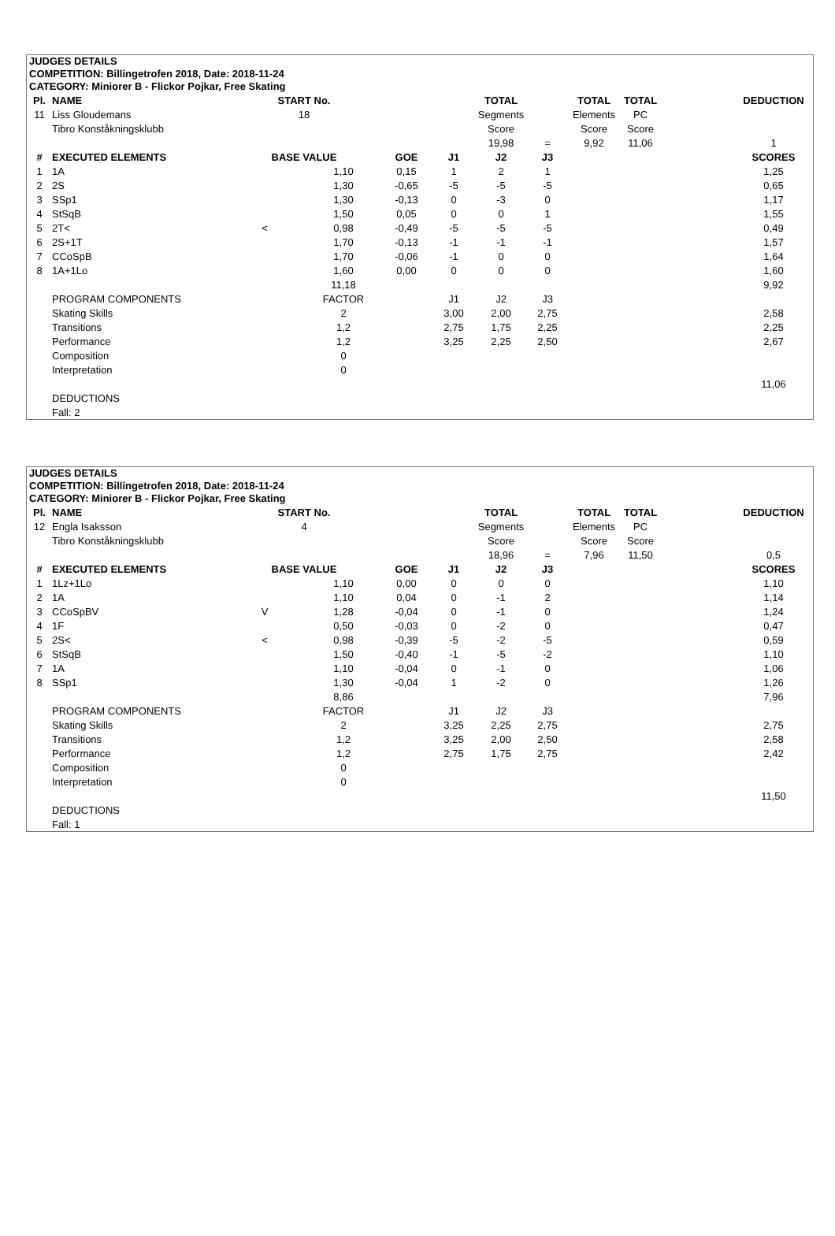JUDGES DETAILS
COMPETITION: Billingetrofen 2018, Date: 2018-11-24
CATEGORY: Miniorer B - Flickor Pojkar, Free Skating
| Pl. | NAME | START No. | | | | TOTAL | | TOTAL | TOTAL | | DEDUCTION |
| --- | --- | --- | --- | --- | --- | --- | --- | --- | --- | --- | --- |
| 11 | Liss Gloudemans | 18 | | | | Segments | | Elements | PC | | |
| | Tibro Konståkningsklubb | | | | | Score | | Score | Score | | |
| | | | | | | 19,98 | = | 9,92 | 11,06 | | 1 |
| # | EXECUTED ELEMENTS | BASE VALUE | | GOE | J1 | J2 | J3 | | | | SCORES |
| 1 | 1A | | 1,10 | 0,15 | 1 | 2 | 1 | | | | 1,25 |
| 2 | 2S | | 1,30 | -0,65 | -5 | -5 | -5 | | | | 0,65 |
| 3 | SSp1 | | 1,30 | -0,13 | 0 | -3 | 0 | | | | 1,17 |
| 4 | StSqB | | 1,50 | 0,05 | 0 | 0 | 1 | | | | 1,55 |
| 5 | 2T< | < | 0,98 | -0,49 | -5 | -5 | -5 | | | | 0,49 |
| 6 | 2S+1T | | 1,70 | -0,13 | -1 | -1 | -1 | | | | 1,57 |
| 7 | CCoSpB | | 1,70 | -0,06 | -1 | 0 | 0 | | | | 1,64 |
| 8 | 1A+1Lo | | 1,60 | 0,00 | 0 | 0 | 0 | | | | 1,60 |
| | | | 11,18 | | | | | | | | 9,92 |
| | PROGRAM COMPONENTS | | FACTOR | | J1 | J2 | J3 | | | | |
| | Skating Skills | | 2 | | 3,00 | 2,00 | 2,75 | | | | 2,58 |
| | Transitions | | 1,2 | | 2,75 | 1,75 | 2,25 | | | | 2,25 |
| | Performance | | 1,2 | | 3,25 | 2,25 | 2,50 | | | | 2,67 |
| | Composition | | 0 | | | | | | | | |
| | Interpretation | | 0 | | | | | | | | |
| | | | | | | | | | | | 11,06 |
| | DEDUCTIONS | | | | | | | | | | |
| | Fall: 2 | | | | | | | | | | |
JUDGES DETAILS
COMPETITION: Billingetrofen 2018, Date: 2018-11-24
CATEGORY: Miniorer B - Flickor Pojkar, Free Skating
| Pl. | NAME | START No. | | | | TOTAL | | TOTAL | TOTAL | | DEDUCTION |
| --- | --- | --- | --- | --- | --- | --- | --- | --- | --- | --- | --- |
| 12 | Engla Isaksson | 4 | | | | Segments | | Elements | PC | | |
| | Tibro Konståkningsklubb | | | | | Score | | Score | Score | | |
| | | | | | | 18,96 | = | 7,96 | 11,50 | | 0,5 |
| # | EXECUTED ELEMENTS | BASE VALUE | | GOE | J1 | J2 | J3 | | | | SCORES |
| 1 | 1Lz+1Lo | | 1,10 | 0,00 | 0 | 0 | 0 | | | | 1,10 |
| 2 | 1A | | 1,10 | 0,04 | 0 | -1 | 2 | | | | 1,14 |
| 3 | CCoSpBV | V | 1,28 | -0,04 | 0 | -1 | 0 | | | | 1,24 |
| 4 | 1F | | 0,50 | -0,03 | 0 | -2 | 0 | | | | 0,47 |
| 5 | 2S< | < | 0,98 | -0,39 | -5 | -2 | -5 | | | | 0,59 |
| 6 | StSqB | | 1,50 | -0,40 | -1 | -5 | -2 | | | | 1,10 |
| 7 | 1A | | 1,10 | -0,04 | 0 | -1 | 0 | | | | 1,06 |
| 8 | SSp1 | | 1,30 | -0,04 | 1 | -2 | 0 | | | | 1,26 |
| | | | 8,86 | | | | | | | | 7,96 |
| | PROGRAM COMPONENTS | | FACTOR | | J1 | J2 | J3 | | | | |
| | Skating Skills | | 2 | | 3,25 | 2,25 | 2,75 | | | | 2,75 |
| | Transitions | | 1,2 | | 3,25 | 2,00 | 2,50 | | | | 2,58 |
| | Performance | | 1,2 | | 2,75 | 1,75 | 2,75 | | | | 2,42 |
| | Composition | | 0 | | | | | | | | |
| | Interpretation | | 0 | | | | | | | | |
| | | | | | | | | | | | 11,50 |
| | DEDUCTIONS | | | | | | | | | | |
| | Fall: 1 | | | | | | | | | | |